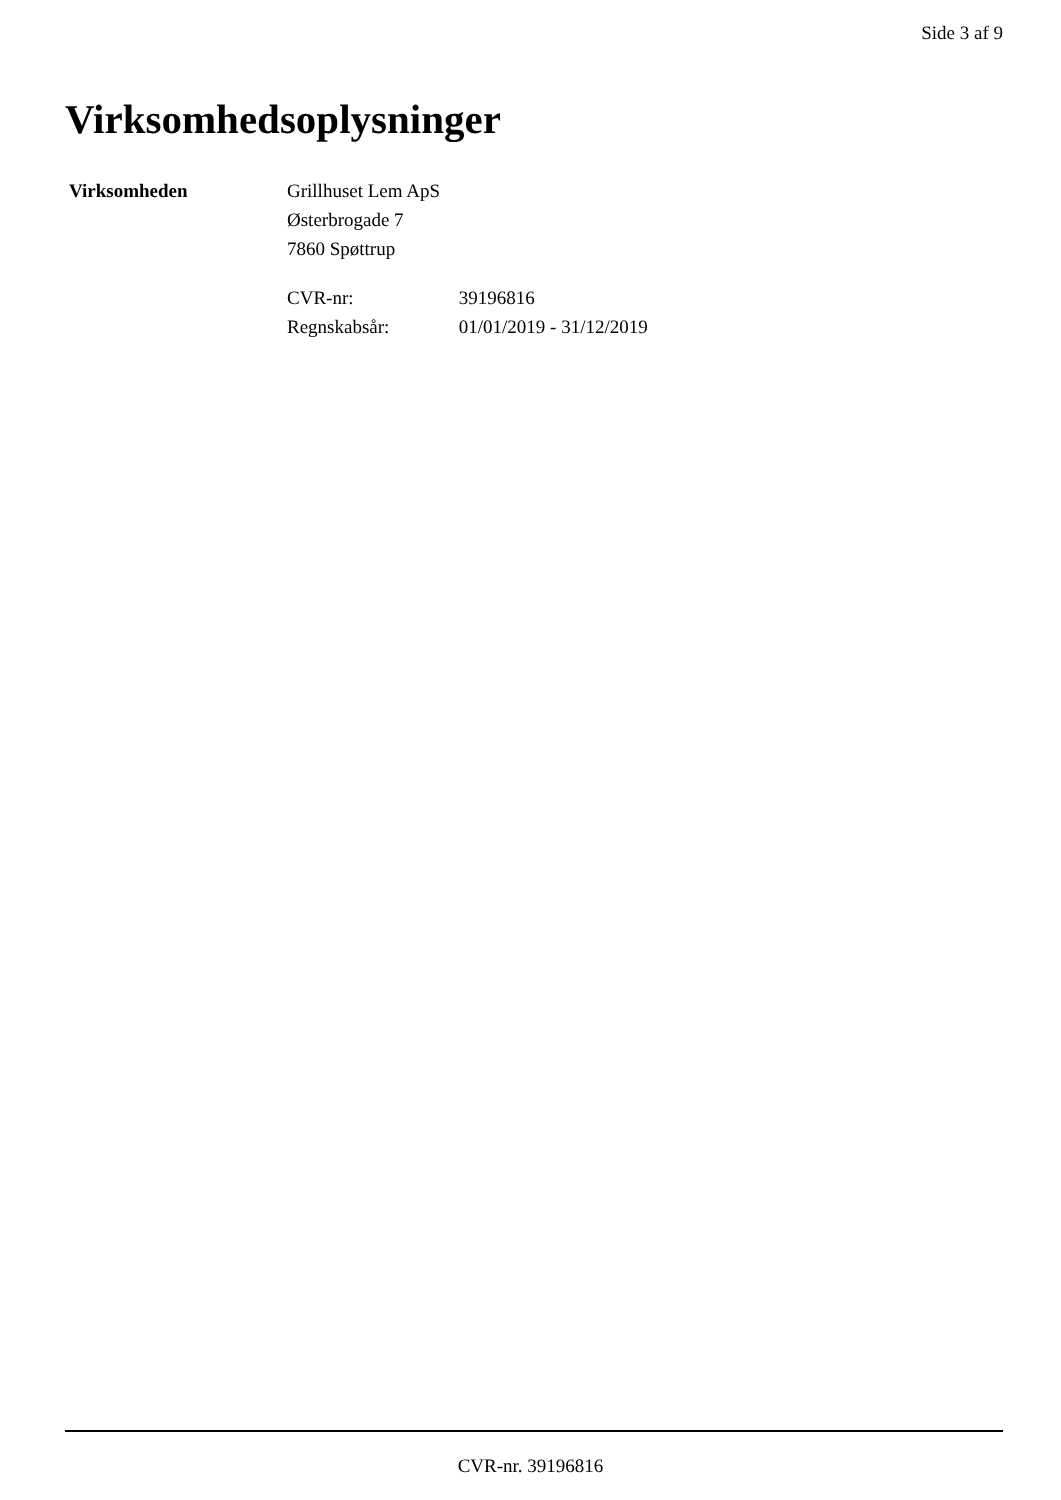Side 3 af 9
Virksomhedsoplysninger
Virksomheden Grillhuset Lem ApS
Østerbrogade 7
7860 Spøttrup
CVR-nr: 39196816
Regnskabsår: 01/01/2019 - 31/12/2019
CVR-nr. 39196816